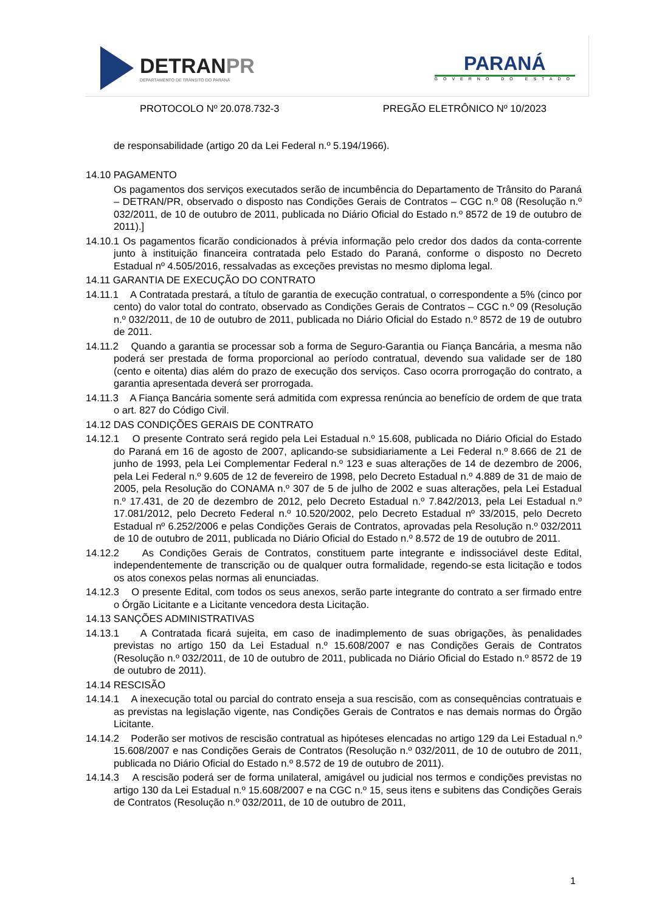DETRANPR
DEPARTAMENTO DE TRÂNSITO DO PARANÁ
PARANÁ
GOVERNO DO ESTADO
PROTOCOLO Nº 20.078.732-3 PREGÃO ELETRÔNICO Nº 10/2023
de responsabilidade (artigo 20 da Lei Federal n.º 5.194/1966).
14.10 PAGAMENTO
Os pagamentos dos serviços executados serão de incumbência do Departamento de Trânsito do Paraná – DETRAN/PR, observado o disposto nas Condições Gerais de Contratos – CGC n.º 08 (Resolução n.º 032/2011, de 10 de outubro de 2011, publicada no Diário Oficial do Estado n.º 8572 de 19 de outubro de 2011).]
14.10.1 Os pagamentos ficarão condicionados à prévia informação pelo credor dos dados da conta-corrente junto à instituição financeira contratada pelo Estado do Paraná, conforme o disposto no Decreto Estadual nº 4.505/2016, ressalvadas as exceções previstas no mesmo diploma legal.
14.11 GARANTIA DE EXECUÇÃO DO CONTRATO
14.11.1 A Contratada prestará, a título de garantia de execução contratual, o correspondente a 5% (cinco por cento) do valor total do contrato, observado as Condições Gerais de Contratos – CGC n.º 09 (Resolução n.º 032/2011, de 10 de outubro de 2011, publicada no Diário Oficial do Estado n.º 8572 de 19 de outubro de 2011.
14.11.2 Quando a garantia se processar sob a forma de Seguro-Garantia ou Fiança Bancária, a mesma não poderá ser prestada de forma proporcional ao período contratual, devendo sua validade ser de 180 (cento e oitenta) dias além do prazo de execução dos serviços. Caso ocorra prorrogação do contrato, a garantia apresentada deverá ser prorrogada.
14.11.3 A Fiança Bancária somente será admitida com expressa renúncia ao benefício de ordem de que trata o art. 827 do Código Civil.
14.12 DAS CONDIÇÕES GERAIS DE CONTRATO
14.12.1 O presente Contrato será regido pela Lei Estadual n.º 15.608, publicada no Diário Oficial do Estado do Paraná em 16 de agosto de 2007, aplicando-se subsidiariamente a Lei Federal n.º 8.666 de 21 de junho de 1993, pela Lei Complementar Federal n.º 123 e suas alterações de 14 de dezembro de 2006, pela Lei Federal n.º 9.605 de 12 de fevereiro de 1998, pelo Decreto Estadual n.º 4.889 de 31 de maio de 2005, pela Resolução do CONAMA n.º 307 de 5 de julho de 2002 e suas alterações, pela Lei Estadual n.º 17.431, de 20 de dezembro de 2012, pelo Decreto Estadual n.º 7.842/2013, pela Lei Estadual n.º 17.081/2012, pelo Decreto Federal n.º 10.520/2002, pelo Decreto Estadual nº 33/2015, pelo Decreto Estadual nº 6.252/2006 e pelas Condições Gerais de Contratos, aprovadas pela Resolução n.º 032/2011 de 10 de outubro de 2011, publicada no Diário Oficial do Estado n.º 8.572 de 19 de outubro de 2011.
14.12.2 As Condições Gerais de Contratos, constituem parte integrante e indissociável deste Edital, independentemente de transcrição ou de qualquer outra formalidade, regendo-se esta licitação e todos os atos conexos pelas normas ali enunciadas.
14.12.3 O presente Edital, com todos os seus anexos, serão parte integrante do contrato a ser firmado entre o Órgão Licitante e a Licitante vencedora desta Licitação.
14.13 SANÇÕES ADMINISTRATIVAS
14.13.1 A Contratada ficará sujeita, em caso de inadimplemento de suas obrigações, às penalidades previstas no artigo 150 da Lei Estadual n.º 15.608/2007 e nas Condições Gerais de Contratos (Resolução n.º 032/2011, de 10 de outubro de 2011, publicada no Diário Oficial do Estado n.º 8572 de 19 de outubro de 2011).
14.14 RESCISÃO
14.14.1 A inexecução total ou parcial do contrato enseja a sua rescisão, com as consequências contratuais e as previstas na legislação vigente, nas Condições Gerais de Contratos e nas demais normas do Órgão Licitante.
14.14.2 Poderão ser motivos de rescisão contratual as hipóteses elencadas no artigo 129 da Lei Estadual n.º 15.608/2007 e nas Condições Gerais de Contratos (Resolução n.º 032/2011, de 10 de outubro de 2011, publicada no Diário Oficial do Estado n.º 8.572 de 19 de outubro de 2011).
14.14.3 A rescisão poderá ser de forma unilateral, amigável ou judicial nos termos e condições previstas no artigo 130 da Lei Estadual n.º 15.608/2007 e na CGC n.º 15, seus itens e subitens das Condições Gerais de Contratos (Resolução n.º 032/2011, de 10 de outubro de 2011,
1